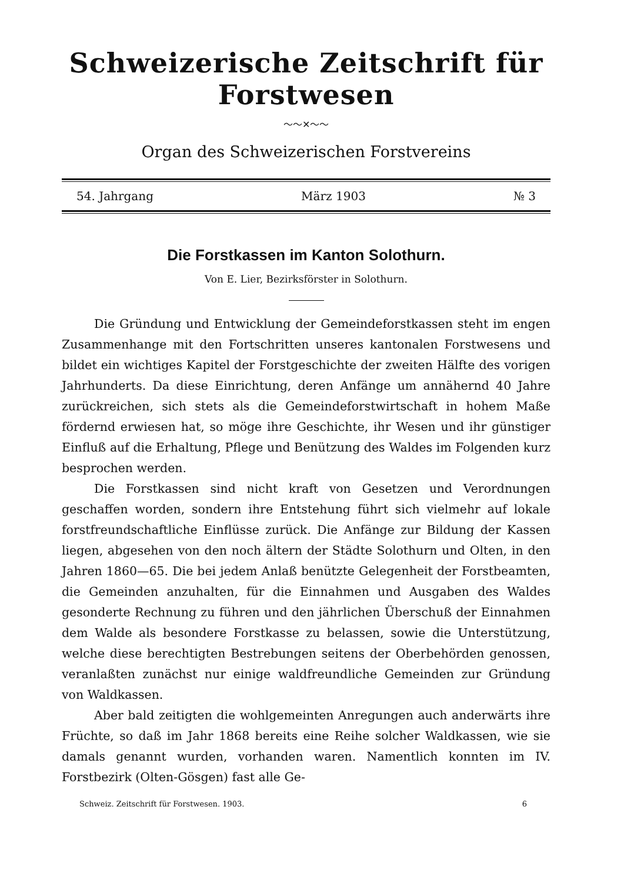Schweizerische Zeitschrift für Forstwesen
～～✕～～
Organ des Schweizerischen Forstvereins
54. Jahrgang März 1903 № 3
Die Forstkassen im Kanton Solothurn.
Von E. Lier, Bezirksförster in Solothurn.
Die Gründung und Entwicklung der Gemeindeforstkassen steht im engen Zusammenhange mit den Fortschritten unseres kantonalen Forstwesens und bildet ein wichtiges Kapitel der Forstgeschichte der zweiten Hälfte des vorigen Jahrhunderts. Da diese Einrichtung, deren Anfänge um annähernd 40 Jahre zurückreichen, sich stets als die Gemeindeforstwirtschaft in hohem Maße fördernd erwiesen hat, so möge ihre Geschichte, ihr Wesen und ihr günstiger Einfluß auf die Erhaltung, Pflege und Benützung des Waldes im Folgenden kurz besprochen werden.
Die Forstkassen sind nicht kraft von Gesetzen und Verordnungen geschaffen worden, sondern ihre Entstehung führt sich vielmehr auf lokale forstfreundschaftliche Einflüsse zurück. Die Anfänge zur Bildung der Kassen liegen, abgesehen von den noch ältern der Städte Solothurn und Olten, in den Jahren 1860—65. Die bei jedem Anlaß benützte Gelegenheit der Forstbeamten, die Gemeinden anzuhalten, für die Einnahmen und Ausgaben des Waldes gesonderte Rechnung zu führen und den jährlichen Überschuß der Einnahmen dem Walde als besondere Forstkasse zu belassen, sowie die Unterstützung, welche diese berechtigten Bestrebungen seitens der Oberbehörden genossen, veranlaßten zunächst nur einige waldfreundliche Gemeinden zur Gründung von Waldkassen.
Aber bald zeitigten die wohlgemeinten Anregungen auch anderwärts ihre Früchte, so daß im Jahr 1868 bereits eine Reihe solcher Waldkassen, wie sie damals genannt wurden, vorhanden waren. Namentlich konnten im IV. Forstbezirk (Olten-Gösgen) fast alle Ge-
Schweiz. Zeitschrift für Forstwesen. 1903. 6